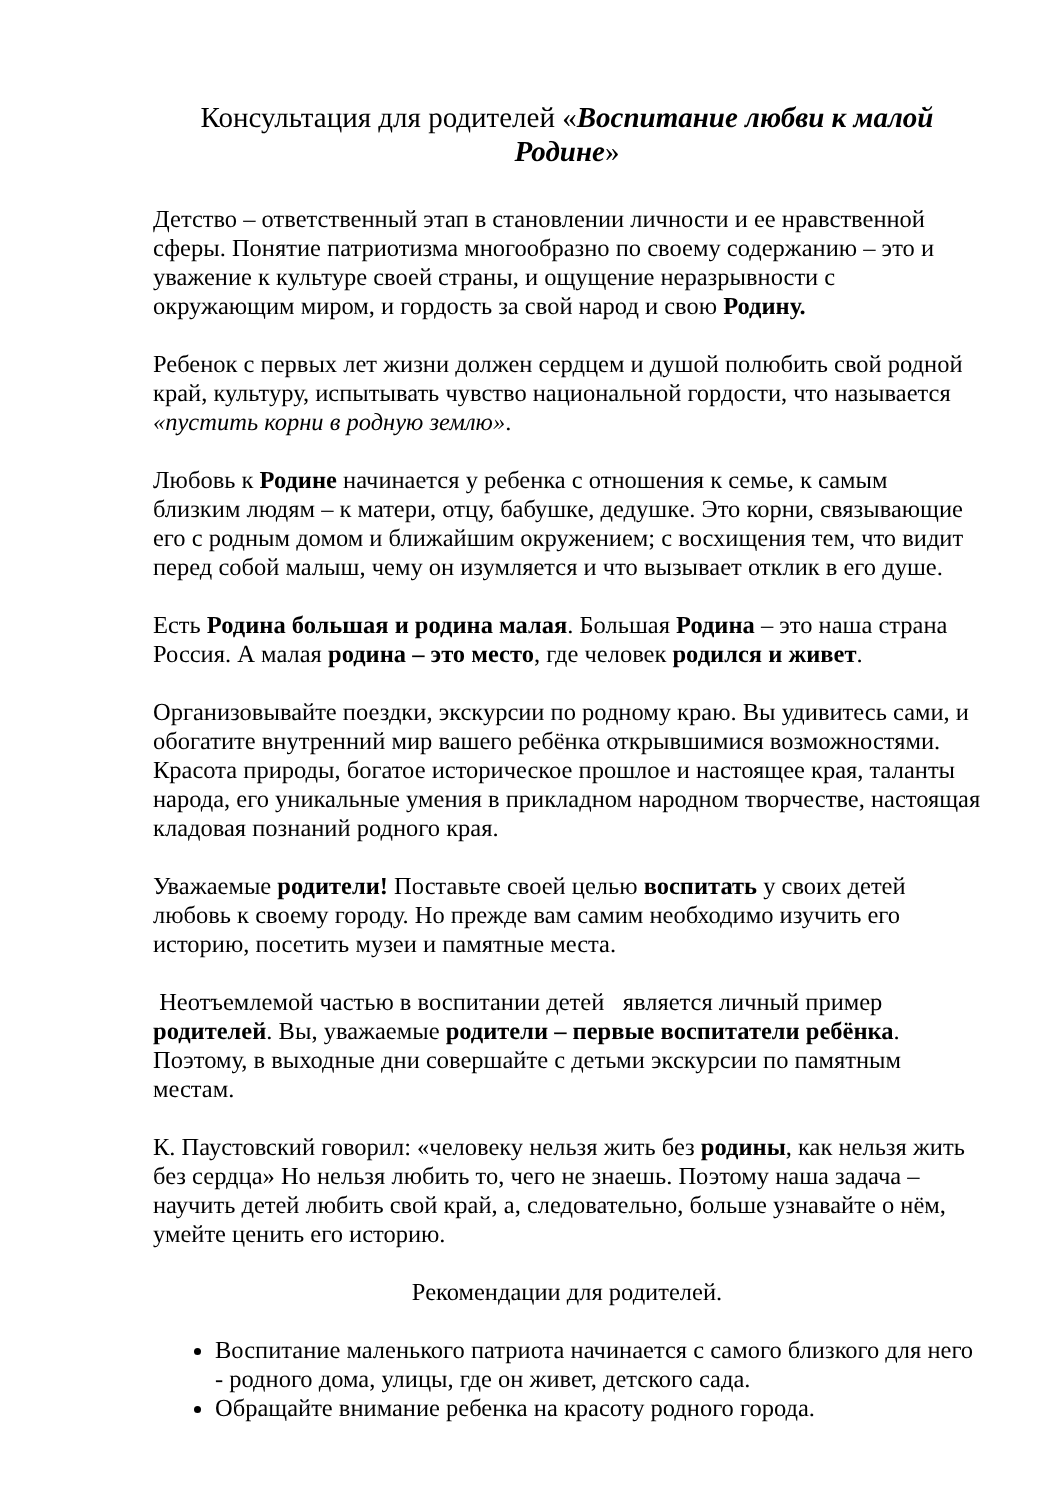Консультация для родителей «Воспитание любви к малой Родине»
Детство – ответственный этап в становлении личности и ее нравственной сферы. Понятие патриотизма многообразно по своему содержанию – это и уважение к культуре своей страны, и ощущение неразрывности с окружающим миром, и гордость за свой народ и свою Родину.
Ребенок с первых лет жизни должен сердцем и душой полюбить свой родной край, культуру, испытывать чувство национальной гордости, что называется «пустить корни в родную землю».
Любовь к Родине начинается у ребенка с отношения к семье, к самым близким людям – к матери, отцу, бабушке, дедушке. Это корни, связывающие его с родным домом и ближайшим окружением; с восхищения тем, что видит перед собой малыш, чему он изумляется и что вызывает отклик в его душе.
Есть Родина большая и родина малая. Большая Родина – это наша страна Россия. А малая родина – это место, где человек родился и живет.
Организовывайте поездки, экскурсии по родному краю. Вы удивитесь сами, и обогатите внутренний мир вашего ребёнка открывшимися возможностями. Красота природы, богатое историческое прошлое и настоящее края, таланты народа, его уникальные умения в прикладном народном творчестве, настоящая кладовая познаний родного края.
Уважаемые родители! Поставьте своей целью воспитать у своих детей любовь к своему городу. Но прежде вам самим необходимо изучить его историю, посетить музеи и памятные места.
Неотъемлемой частью в воспитании детей является личный пример родителей. Вы, уважаемые родители – первые воспитатели ребёнка. Поэтому, в выходные дни совершайте с детьми экскурсии по памятным местам.
К. Паустовский говорил: «человеку нельзя жить без родины, как нельзя жить без сердца» Но нельзя любить то, чего не знаешь. Поэтому наша задача – научить детей любить свой край, а, следовательно, больше узнавайте о нём, умейте ценить его историю.
Рекомендации для родителей.
Воспитание маленького патриота начинается с самого близкого для него - родного дома, улицы, где он живет, детского сада.
Обращайте внимание ребенка на красоту родного города.